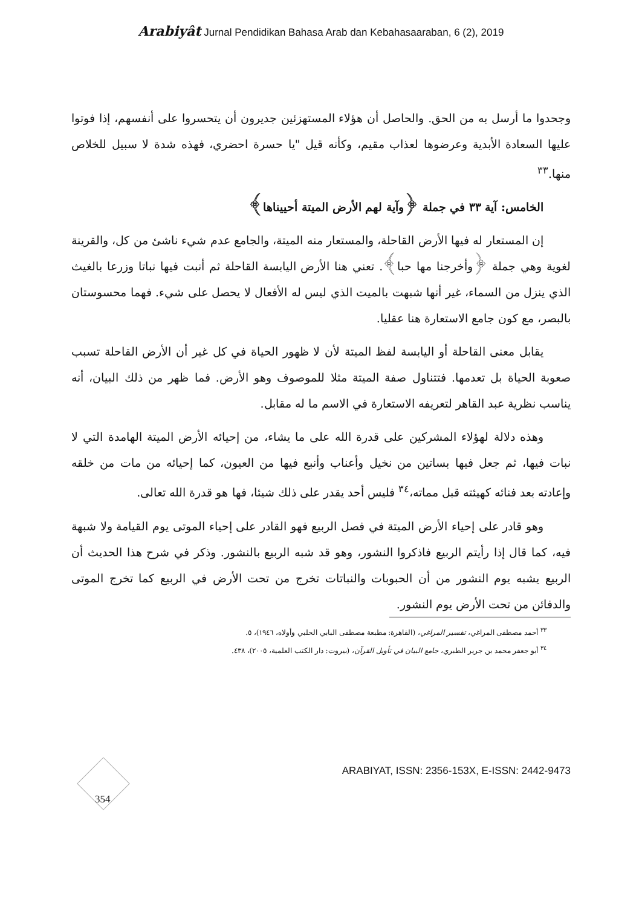Arabiyât Jurnal Pendidikan Bahasa Arab dan Kebahasaaraban, 6 (2), 2019
وجحدوا ما أرسل به من الحق. والحاصل أن هؤلاء المستهزئين جديرون أن يتحسروا على أنفسهم، إذا فوتوا عليها السعادة الأبدية وعرضوها لعذاب مقيم، وكأنه قيل "يا حسرة احضري، فهذه شدة لا سبيل للخلاص منها.<sup>٣٣</sup>
الخامس: آية ٣٣ في جملة ﴿وآية لهم الأرض الميتة أحييناها﴾
إن المستعار له فيها الأرض القاحلة، والمستعار منه الميتة، والجامع عدم شيء ناشئ من كل، والقرينة لغوية وهي جملة ﴿وأخرجنا مها حبا﴾. تعني هنا الأرض اليابسة القاحلة ثم أنبت فيها نباتا وزرعا بالغيث الذي ينزل من السماء، غير أنها شبهت بالميت الذي ليس له الأفعال لا يحصل على شيء. فهما محسوستان بالبصر، مع كون جامع الاستعارة هنا عقليا.
يقابل معنى القاحلة أو اليابسة لفظ الميتة لأن لا ظهور الحياة في كل غير أن الأرض القاحلة تسبب صعوبة الحياة بل تعدمها. فتتناول صفة الميتة مثلا للموصوف وهو الأرض. فما ظهر من ذلك البيان، أنه يناسب نظرية عبد القاهر لتعريفه الاستعارة في الاسم ما له مقابل.
وهذه دلالة لهؤلاء المشركين على قدرة الله على ما يشاء، من إحيائه الأرض الميتة الهامدة التي لا نبات فيها، ثم جعل فيها بساتين من نخيل وأعناب وأنبع فيها من العيون، كما إحيائه من مات من خلقه وإعادته بعد فنائه كهيئته قبل مماته،<sup>٣٤</sup> فليس أحد يقدر على ذلك شيئا، فها هو قدرة الله تعالى.
وهو قادر على إحياء الأرض الميتة في فصل الربيع فهو القادر على إحياء الموتى يوم القيامة ولا شبهة فيه، كما قال إذا رأيتم الربيع فاذكروا النشور، وهو قد شبه الربيع بالنشور. وذكر في شرح هذا الحديث أن الربيع يشبه يوم النشور من أن الحبوبات والنباتات تخرج من تحت الأرض في الربيع كما تخرج الموتى والدفائن من تحت الأرض يوم النشور.
<sup>٣٣</sup> أحمد مصطفى المراغي، تفسير المراغي، (القاهرة: مطبعة مصطفى البابي الحلبي وأولاه، ١٩٤٦)، ٥.
<sup>٣٤</sup> أبو جعفر محمد بن جرير الطبري، جامع البيان في تأويل القرآن، (بيروت: دار الكتب العلمية، ٢٠٠٥)، ٤٣٨.
354 ARABIYAT, ISSN: 2356-153X, E-ISSN: 2442-9473